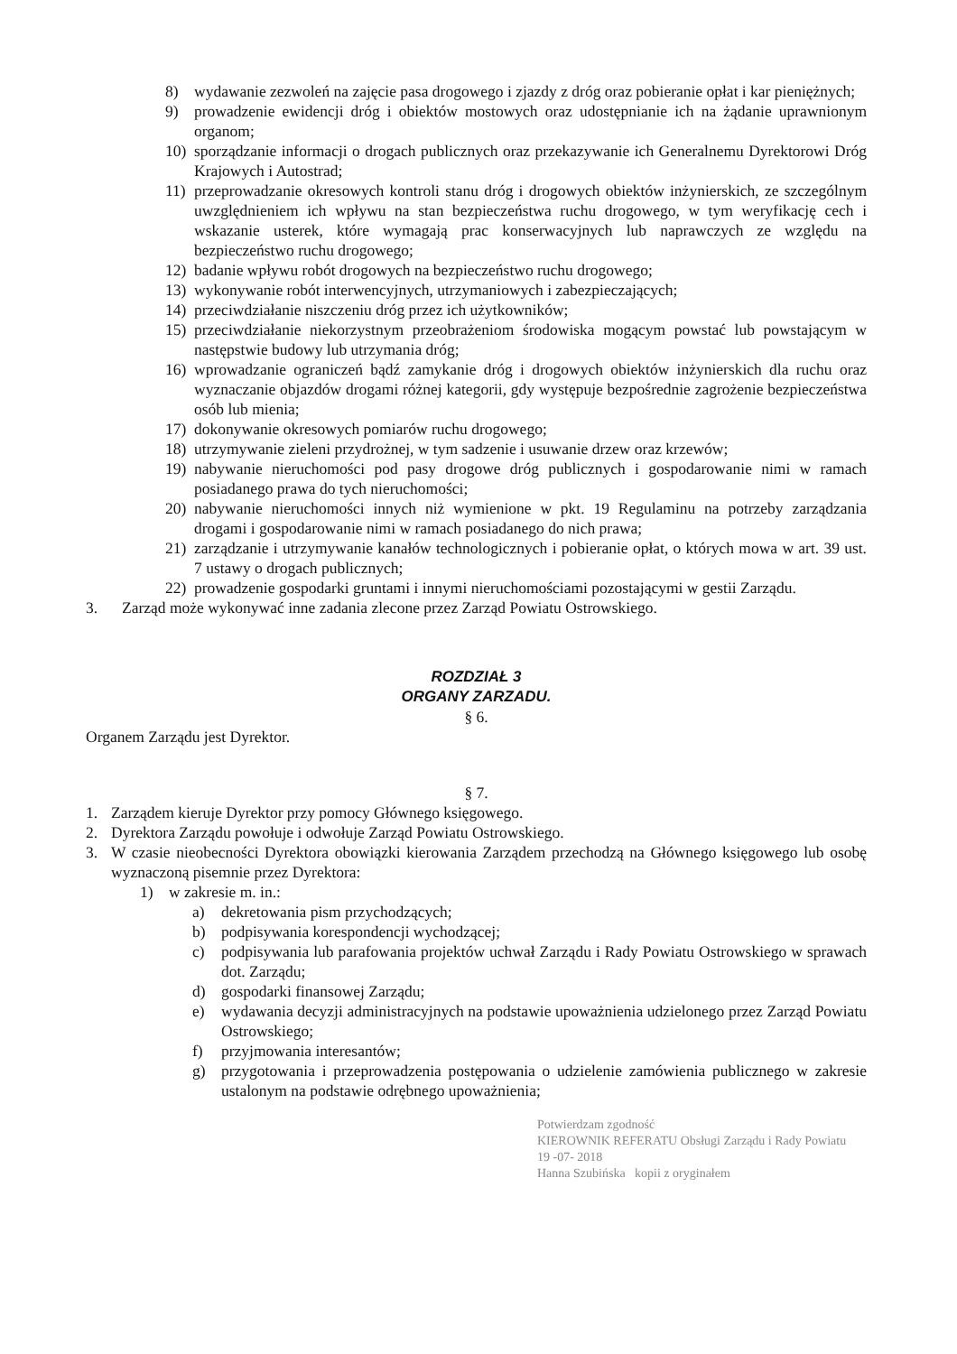8) wydawanie zezwoleń na zajęcie pasa drogowego i zjazdy z dróg oraz pobieranie opłat i kar pieniężnych;
9) prowadzenie ewidencji dróg i obiektów mostowych oraz udostępnianie ich na żądanie uprawnionym organom;
10) sporządzanie informacji o drogach publicznych oraz przekazywanie ich Generalnemu Dyrektorowi Dróg Krajowych i Autostrad;
11) przeprowadzanie okresowych kontroli stanu dróg i drogowych obiektów inżynierskich, ze szczególnym uwzględnieniem ich wpływu na stan bezpieczeństwa ruchu drogowego, w tym weryfikację cech i wskazanie usterek, które wymagają prac konserwacyjnych lub naprawczych ze względu na bezpieczeństwo ruchu drogowego;
12) badanie wpływu robót drogowych na bezpieczeństwo ruchu drogowego;
13) wykonywanie robót interwencyjnych, utrzymaniowych i zabezpieczających;
14) przeciwdziałanie niszczeniu dróg przez ich użytkowników;
15) przeciwdziałanie niekorzystnym przeobrażeniom środowiska mogącym powstać lub powstającym w następstwie budowy lub utrzymania dróg;
16) wprowadzanie ograniczeń bądź zamykanie dróg i drogowych obiektów inżynierskich dla ruchu oraz wyznaczanie objazdów drogami różnej kategorii, gdy występuje bezpośrednie zagrożenie bezpieczeństwa osób lub mienia;
17) dokonywanie okresowych pomiarów ruchu drogowego;
18) utrzymywanie zieleni przydrożnej, w tym sadzenie i usuwanie drzew oraz krzewów;
19) nabywanie nieruchomości pod pasy drogowe dróg publicznych i gospodarowanie nimi w ramach posiadanego prawa do tych nieruchomości;
20) nabywanie nieruchomości innych niż wymienione w pkt. 19 Regulaminu na potrzeby zarządzania drogami i gospodarowanie nimi w ramach posiadanego do nich prawa;
21) zarządzanie i utrzymywanie kanałów technologicznych i pobieranie opłat, o których mowa w art. 39 ust. 7 ustawy o drogach publicznych;
22) prowadzenie gospodarki gruntami i innymi nieruchomościami pozostającymi w gestii Zarządu.
3. Zarząd może wykonywać inne zadania zlecone przez Zarząd Powiatu Ostrowskiego.
ROZDZIAŁ 3
ORGANY ZARZADU.
§ 6.
Organem Zarządu jest Dyrektor.
§ 7.
1. Zarządem kieruje Dyrektor przy pomocy Głównego księgowego.
2. Dyrektora Zarządu powołuje i odwołuje Zarząd Powiatu Ostrowskiego.
3. W czasie nieobecności Dyrektora obowiązki kierowania Zarządem przechodzą na Głównego księgowego lub osobę wyznaczoną pisemnie przez Dyrektora:
1) w zakresie m. in.:
a) dekretowania pism przychodzących;
b) podpisywania korespondencji wychodzącej;
c) podpisywania lub parafowania projektów uchwał Zarządu i Rady Powiatu Ostrowskiego w sprawach dot. Zarządu;
d) gospodarki finansowej Zarządu;
e) wydawania decyzji administracyjnych na podstawie upoważnienia udzielonego przez Zarząd Powiatu Ostrowskiego;
f) przyjmowania interesantów;
g) przygotowania i przeprowadzenia postępowania o udzielenie zamówienia publicznego w zakresie ustalonym na podstawie odrębnego upoważnienia;
Potwierdzam zgodność
KIEROWNIK REFERATU Obsługi Zarządu i Rady Powiatu 19 -07- 2018
Hanna Szubińska kopii z oryginałem